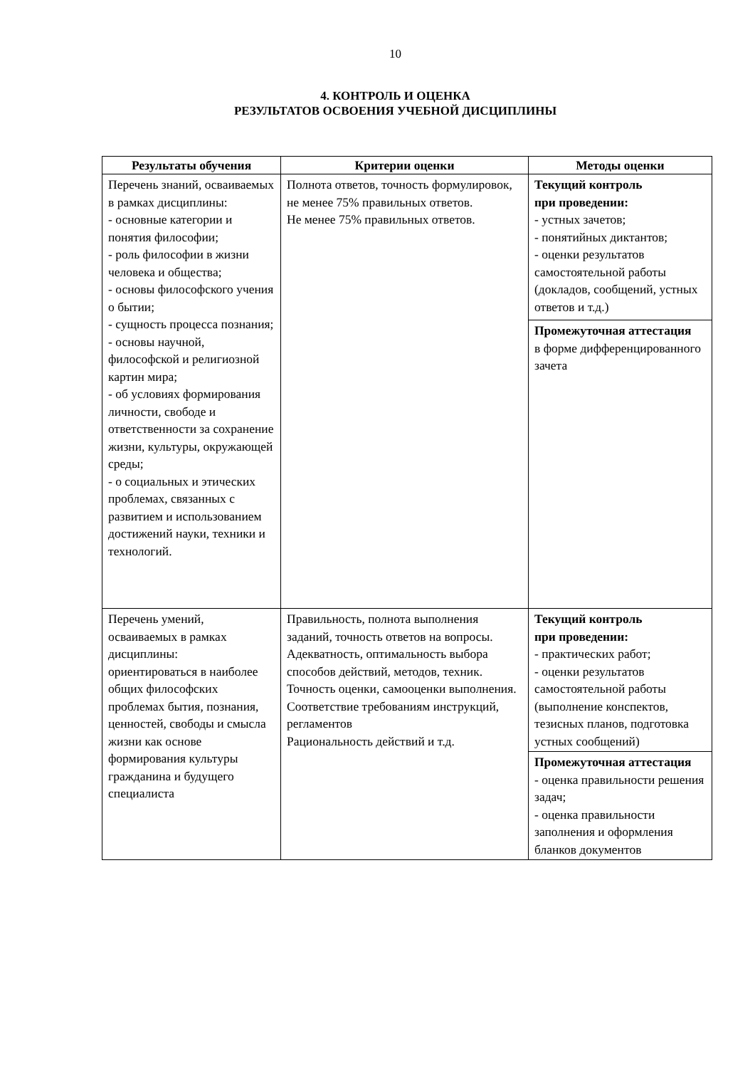10
4. КОНТРОЛЬ И ОЦЕНКА
РЕЗУЛЬТАТОВ ОСВОЕНИЯ УЧЕБНОЙ ДИСЦИПЛИНЫ
| Результаты обучения | Критерии оценки | Методы оценки |
| --- | --- | --- |
| Перечень знаний, осваиваемых в рамках дисциплины: - основные категории и понятия философии; - роль философии в жизни человека и общества; - основы философского учения о бытии; - сущность процесса познания; - основы научной, философской и религиозной картин мира; - об условиях формирования личности, свободе и ответственности за сохранение жизни, культуры, окружающей среды; - о социальных и этических проблемах, связанных с развитием и использованием достижений науки, техники и технологий. | Полнота ответов, точность формулировок, не менее 75% правильных ответов. Не менее 75% правильных ответов. | Текущий контроль при проведении: - устных зачетов; - понятийных диктантов; - оценки результатов самостоятельной работы (докладов, сообщений, устных ответов и т.д.) |
| | | Промежуточная аттестация в форме дифференцированного зачета |
| Перечень умений, осваиваемых в рамках дисциплины: ориентироваться в наиболее общих философских проблемах бытия, познания, ценностей, свободы и смысла жизни как основе формирования культуры гражданина и будущего специалиста | Правильность, полнота выполнения заданий, точность ответов на вопросы. Адекватность, оптимальность выбора способов действий, методов, техник. Точность оценки, самооценки выполнения. Соответствие требованиям инструкций, регламентов Рациональность действий и т.д. | Текущий контроль при проведении: - практических работ; - оценки результатов самостоятельной работы (выполнение конспектов, тезисных планов, подготовка устных сообщений) |
| | | Промежуточная аттестация - оценка правильности решения задач; - оценка правильности заполнения и оформления бланков документов |